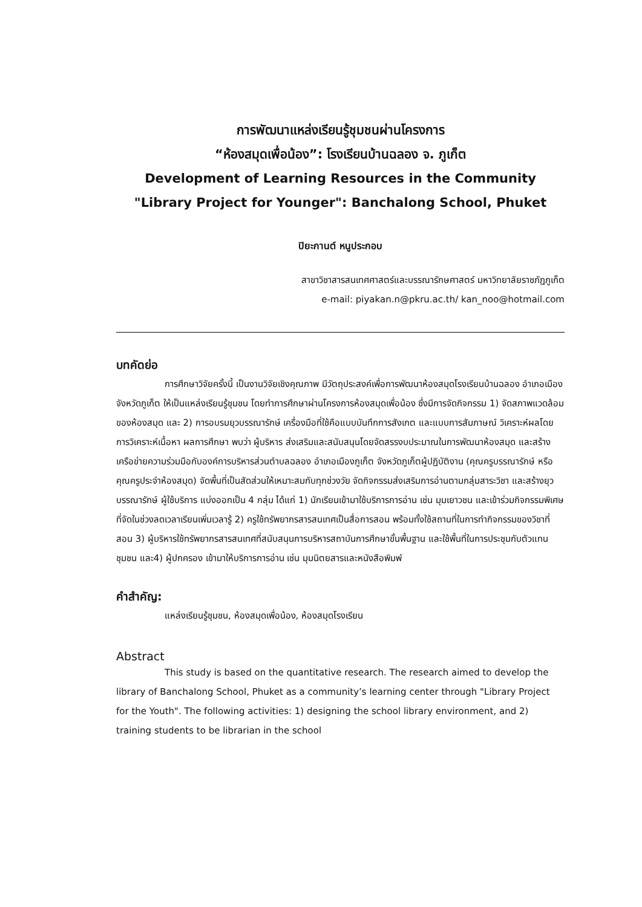การพัฒนาแหล่งเรียนรู้ชุมชนผ่านโครงการ
“ห้องสมุดเพื่อน้อง”: โรงเรียนบ้านฉลอง จ. ภูเก็ต
Development of Learning Resources in the Community
"Library Project for Younger": Banchalong School, Phuket
ปิยะกานต์ หนูประกอบ
สาขาวิชาสารสนเทศศาสตร์และบรรณารักษศาสตร์ มหาวิทยาลัยราชภัฏภูเก็ต
e-mail: piyakan.n@pkru.ac.th/ kan_noo@hotmail.com
บทคัดย่อ
การศึกษาวิจัยครั้งนี้ เป็นงานวิจัยเชิงคุณภาพ มีวัตถุประสงค์เพื่อการพัฒนาห้องสมุดโรงเรียนบ้านฉลอง อำเภอเมือง จังหวัดภูเก็ต ให้เป็นแหล่งเรียนรู้ชุมชน โดยทำการศึกษาผ่านโครงการห้องสมุดเพื่อน้อง ซึ่งมีการจัดกิจกรรม 1) จัดสภาพแวดล้อมของห้องสมุด และ 2) การอบรมยุวบรรณารักษ์ เครื่องมือที่ใช้คือแบบบันทึกการสังเกต และแบบการสัมภาษณ์ วิเคราะห์ผลโดยการวิเคราะห์เนื้อหา ผลการศึกษา พบว่า ผู้บริหาร ส่งเสริมและสนับสนุนโดยจัดสรรงบประมาณในการพัฒนาห้องสมุด และสร้างเครือข่ายความร่วมมือกับองค์การบริหารส่วนตำบลฉลอง อำเภอเมืองภูเก็ต จังหวัดภูเก็ตผู้ปฏิบัติงาน (คุณครูบรรณารักษ์ หรือคุณครูประจำห้องสมุด) จัดพื้นที่เป็นสัดส่วนให้เหมาะสมกับทุกช่วงวัย จัดกิจกรรมส่งเสริมการอ่านตามกลุ่มสาระวิชา และสร้างยุวบรรณารักษ์ ผู้ใช้บริการ แบ่งออกเป็น 4 กลุ่ม ได้แก่ 1) นักเรียนเข้ามาใช้บริการการอ่าน เช่น มุมเยาวชน และเข้าร่วมกิจกรรมพิเศษที่จัดในช่วงลดเวลาเรียนเพิ่มเวลารู้ 2) ครูใช้ทรัพยากรสารสนเทศเป็นสื่อการสอน พร้อมทั้งใช้สถานที่ในการทำกิจกรรมของวิชาที่สอน 3) ผู้บริหารใช้ทรัพยากรสารสนเทศที่สนับสนุนการบริหารสถาบันการศึกษาขั้นพื้นฐาน และใช้พื้นที่ในการประชุมกับตัวแทนชุมชน และ4) ผู้ปกครอง เข้ามาให้บริการการอ่าน เช่น มุมนิตยสารและหนังสือพิมพ์
คำสำคัญ:
แหล่งเรียนรู้ชุมชน, ห้องสมุดเพื่อน้อง, ห้องสมุดโรงเรียน
Abstract
This study is based on the quantitative research. The research aimed to develop the library of Banchalong School, Phuket as a community’s learning center through "Library Project for the Youth". The following activities: 1) designing the school library environment, and 2) training students to be librarian in the school